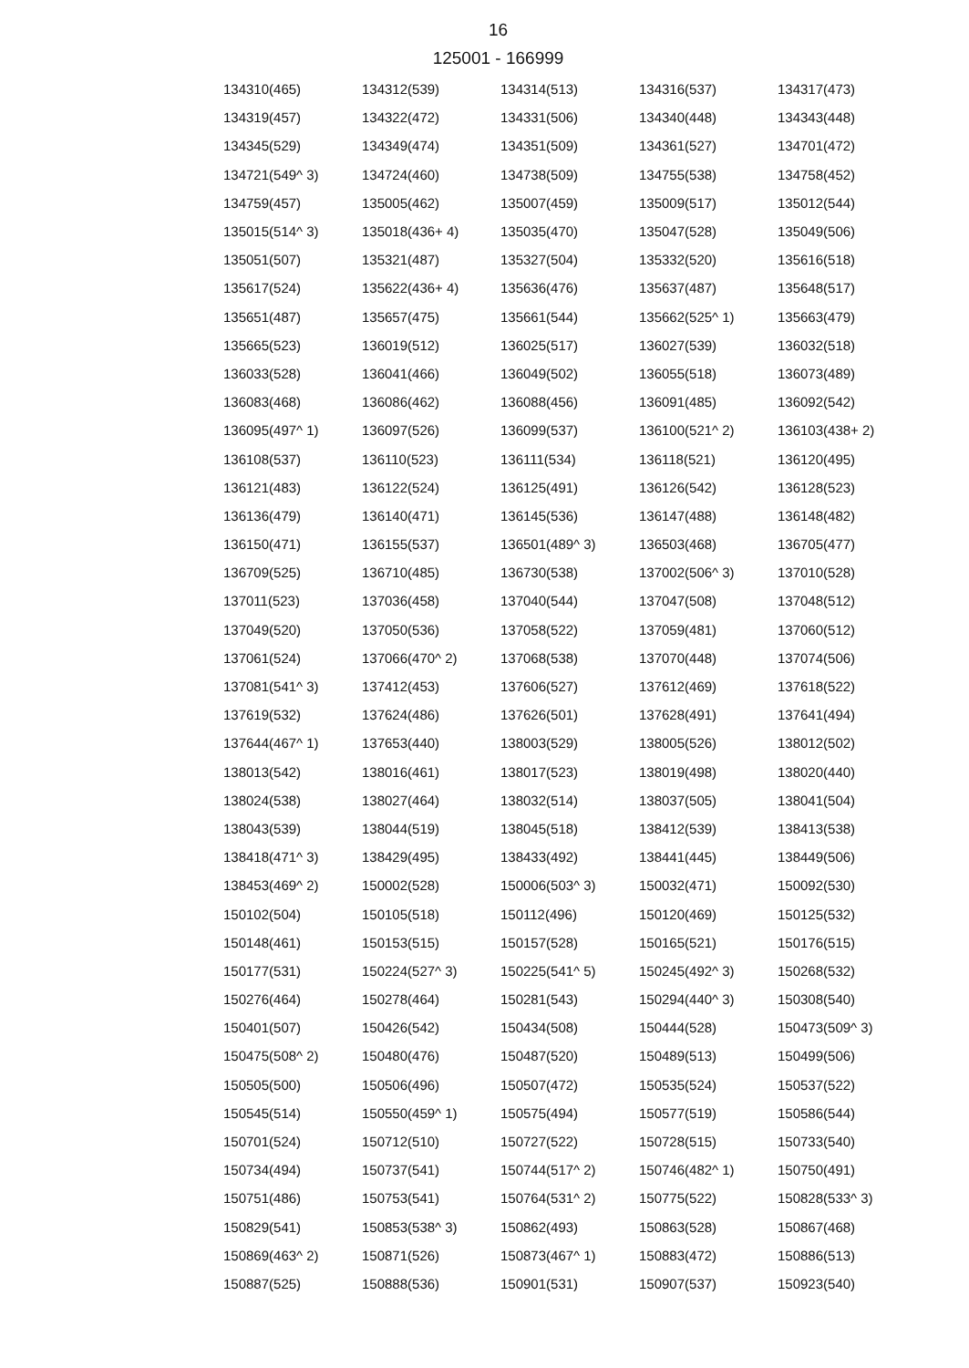16
125001 - 166999
| 134310(465) | 134312(539) | 134314(513) | 134316(537) | 134317(473) |
| 134319(457) | 134322(472) | 134331(506) | 134340(448) | 134343(448) |
| 134345(529) | 134349(474) | 134351(509) | 134361(527) | 134701(472) |
| 134721(549^ 3) | 134724(460) | 134738(509) | 134755(538) | 134758(452) |
| 134759(457) | 135005(462) | 135007(459) | 135009(517) | 135012(544) |
| 135015(514^ 3) | 135018(436+ 4) | 135035(470) | 135047(528) | 135049(506) |
| 135051(507) | 135321(487) | 135327(504) | 135332(520) | 135616(518) |
| 135617(524) | 135622(436+ 4) | 135636(476) | 135637(487) | 135648(517) |
| 135651(487) | 135657(475) | 135661(544) | 135662(525^ 1) | 135663(479) |
| 135665(523) | 136019(512) | 136025(517) | 136027(539) | 136032(518) |
| 136033(528) | 136041(466) | 136049(502) | 136055(518) | 136073(489) |
| 136083(468) | 136086(462) | 136088(456) | 136091(485) | 136092(542) |
| 136095(497^ 1) | 136097(526) | 136099(537) | 136100(521^ 2) | 136103(438+ 2) |
| 136108(537) | 136110(523) | 136111(534) | 136118(521) | 136120(495) |
| 136121(483) | 136122(524) | 136125(491) | 136126(542) | 136128(523) |
| 136136(479) | 136140(471) | 136145(536) | 136147(488) | 136148(482) |
| 136150(471) | 136155(537) | 136501(489^ 3) | 136503(468) | 136705(477) |
| 136709(525) | 136710(485) | 136730(538) | 137002(506^ 3) | 137010(528) |
| 137011(523) | 137036(458) | 137040(544) | 137047(508) | 137048(512) |
| 137049(520) | 137050(536) | 137058(522) | 137059(481) | 137060(512) |
| 137061(524) | 137066(470^ 2) | 137068(538) | 137070(448) | 137074(506) |
| 137081(541^ 3) | 137412(453) | 137606(527) | 137612(469) | 137618(522) |
| 137619(532) | 137624(486) | 137626(501) | 137628(491) | 137641(494) |
| 137644(467^ 1) | 137653(440) | 138003(529) | 138005(526) | 138012(502) |
| 138013(542) | 138016(461) | 138017(523) | 138019(498) | 138020(440) |
| 138024(538) | 138027(464) | 138032(514) | 138037(505) | 138041(504) |
| 138043(539) | 138044(519) | 138045(518) | 138412(539) | 138413(538) |
| 138418(471^ 3) | 138429(495) | 138433(492) | 138441(445) | 138449(506) |
| 138453(469^ 2) | 150002(528) | 150006(503^ 3) | 150032(471) | 150092(530) |
| 150102(504) | 150105(518) | 150112(496) | 150120(469) | 150125(532) |
| 150148(461) | 150153(515) | 150157(528) | 150165(521) | 150176(515) |
| 150177(531) | 150224(527^ 3) | 150225(541^ 5) | 150245(492^ 3) | 150268(532) |
| 150276(464) | 150278(464) | 150281(543) | 150294(440^ 3) | 150308(540) |
| 150401(507) | 150426(542) | 150434(508) | 150444(528) | 150473(509^ 3) |
| 150475(508^ 2) | 150480(476) | 150487(520) | 150489(513) | 150499(506) |
| 150505(500) | 150506(496) | 150507(472) | 150535(524) | 150537(522) |
| 150545(514) | 150550(459^ 1) | 150575(494) | 150577(519) | 150586(544) |
| 150701(524) | 150712(510) | 150727(522) | 150728(515) | 150733(540) |
| 150734(494) | 150737(541) | 150744(517^ 2) | 150746(482^ 1) | 150750(491) |
| 150751(486) | 150753(541) | 150764(531^ 2) | 150775(522) | 150828(533^ 3) |
| 150829(541) | 150853(538^ 3) | 150862(493) | 150863(528) | 150867(468) |
| 150869(463^ 2) | 150871(526) | 150873(467^ 1) | 150883(472) | 150886(513) |
| 150887(525) | 150888(536) | 150901(531) | 150907(537) | 150923(540) |